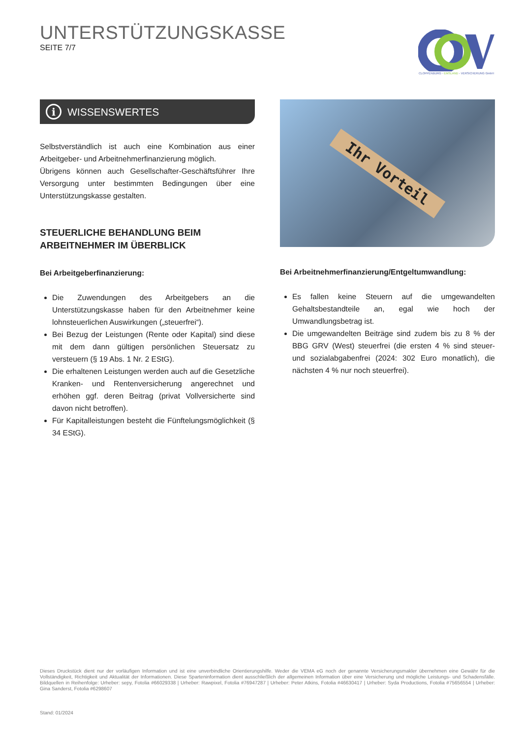UNTERSTÜTZUNGSKASSE
SEITE 7/7
CLOPPENBURG - EMSLAND - VERSICHERUNG GmbH
i WISSENSWERTES
Selbstverständlich ist auch eine Kombination aus einer Arbeitgeber- und Arbeitnehmerfinanzierung möglich.
Übrigens können auch Gesellschafter-Geschäftsführer Ihre Versorgung unter bestimmten Bedingungen über eine Unterstützungskasse gestalten.
STEUERLICHE BEHANDLUNG BEIM ARBEITNEHMER IM ÜBERBLICK
Bei Arbeitgeberfinanzierung:
Die Zuwendungen des Arbeitgebers an die Unterstützungskasse haben für den Arbeitnehmer keine lohnsteuerlichen Auswirkungen („steuerfrei“).
Bei Bezug der Leistungen (Rente oder Kapital) sind diese mit dem dann gültigen persönlichen Steuersatz zu versteuern (§ 19 Abs. 1 Nr. 2 EStG).
Die erhaltenen Leistungen werden auch auf die Gesetzliche Kranken- und Rentenversicherung angerechnet und erhöhen ggf. deren Beitrag (privat Vollversicherte sind davon nicht betroffen).
Für Kapitalleistungen besteht die Fünftelungsmöglichkeit (§ 34 EStG).
Ihr Vorteil
Bei Arbeitnehmerfinanzierung/Entgeltumwandlung:
Es fallen keine Steuern auf die umgewandelten Gehaltsbestandteile an, egal wie hoch der Umwandlungsbetrag ist.
Die umgewandelten Beiträge sind zudem bis zu 8 % der BBG GRV (West) steuerfrei (die ersten 4 % sind steuer- und sozialabgabenfrei (2024: 302 Euro monatlich), die nächsten 4 % nur noch steuerfrei).
Dieses Druckstück dient nur der vorläufigen Information und ist eine unverbindliche Orientierungshilfe. Weder die VEMA eG noch der genannte Versicherungsmakler übernehmen eine Gewähr für die Vollständigkeit, Richtigkeit und Aktualität der Informationen. Diese Sparteninformation dient ausschließlich der allgemeinen Information über eine Versicherung und mögliche Leistungs- und Schadensfälle. Bildquellen in Reihenfolge: Urheber: sepy, Fotolia #66029338 | Urheber: Rawpixel, Fotolia #76947287 | Urheber: Peter Atkins, Fotolia #46630417 | Urheber: Syda Productions, Fotolia #75656554 | Urheber: Gina Sanderst, Fotolia #6298607
Stand: 01/2024